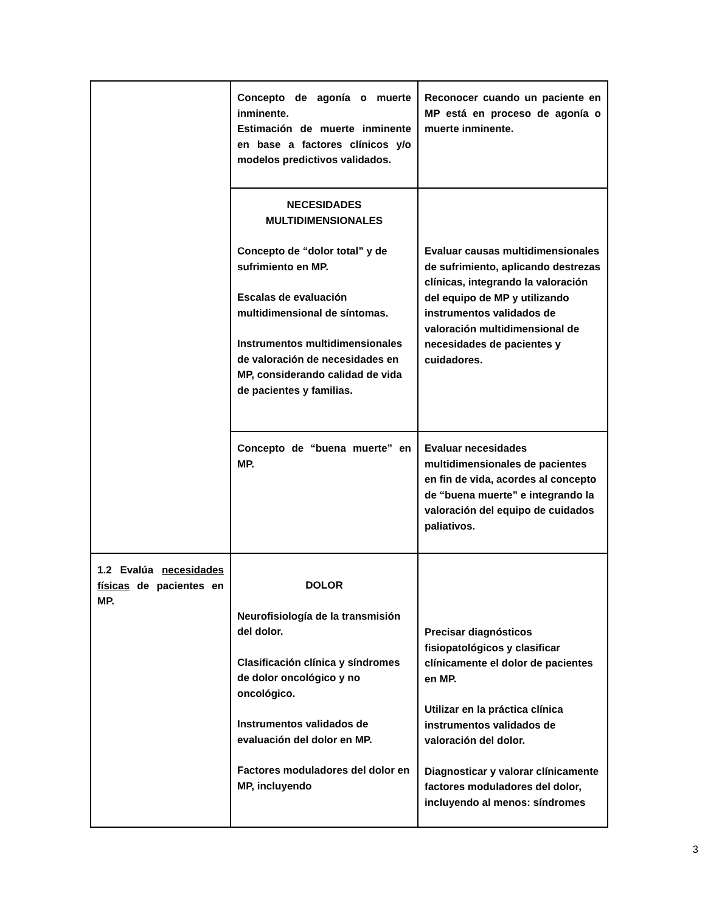| | Concepto de agonía o muerte inminente. Estimación de muerte inminente en base a factores clínicos y/o modelos predictivos validados. | Reconocer cuando un paciente en MP está en proceso de agonía o muerte inminente. |
| | NECESIDADES MULTIDIMENSIONALES Concepto de “dolor total” y de sufrimiento en MP. Escalas de evaluación multidimensional de síntomas. Instrumentos multidimensionales de valoración de necesidades en MP, considerando calidad de vida de pacientes y familias. | Evaluar causas multidimensionales de sufrimiento, aplicando destrezas clínicas, integrando la valoración del equipo de MP y utilizando instrumentos validados de valoración multidimensional de necesidades de pacientes y cuidadores. |
| | Concepto de “buena muerte” en MP. | Evaluar necesidades multidimensionales de pacientes en fin de vida, acordes al concepto de “buena muerte” e integrando la valoración del equipo de cuidados paliativos. |
| 1.2 Evalúa necesidades físicas de pacientes en MP. | DOLOR Neurofisiología de la transmisión del dolor. Clasificación clínica y síndromes de dolor oncológico y no oncológico. Instrumentos validados de evaluación del dolor en MP. Factores moduladores del dolor en MP, incluyendo | Precisar diagnósticos fisiopatológicos y clasificar clínicamente el dolor de pacientes en MP. Utilizar en la práctica clínica instrumentos validados de valoración del dolor. Diagnosticar y valorar clínicamente factores moduladores del dolor, incluyendo al menos: síndromes |
3